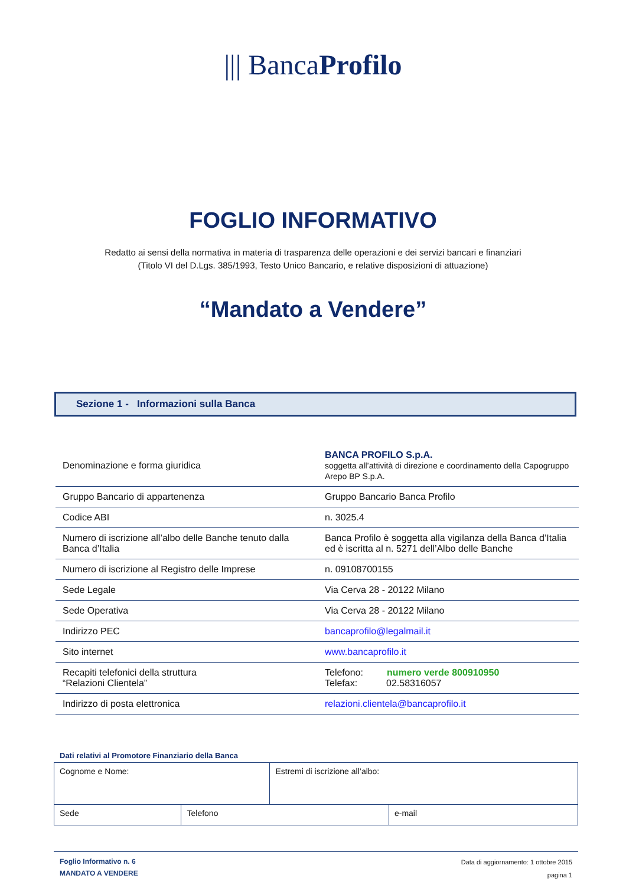||| BancaProfilo
FOGLIO INFORMATIVO
Redatto ai sensi della normativa in materia di trasparenza delle operazioni e dei servizi bancari e finanziari
(Titolo VI del D.Lgs. 385/1993, Testo Unico Bancario, e relative disposizioni di attuazione)
“Mandato a Vendere”
Sezione 1 - Informazioni sulla Banca
| Denominazione e forma giuridica | BANCA PROFILO S.p.A. soggetta all’attività di direzione e coordinamento della Capogruppo Arepo BP S.p.A. |
| Gruppo Bancario di appartenenza | Gruppo Bancario Banca Profilo |
| Codice ABI | n. 3025.4 |
| Numero di iscrizione all’albo delle Banche tenuto dalla Banca d’Italia | Banca Profilo è soggetta alla vigilanza della Banca d’Italia ed è iscritta al n. 5271 dell’Albo delle Banche |
| Numero di iscrizione al Registro delle Imprese | n. 09108700155 |
| Sede Legale | Via Cerva 28 - 20122 Milano |
| Sede Operativa | Via Cerva 28 - 20122 Milano |
| Indirizzo PEC | bancaprofilo@legalmail.it |
| Sito internet | www.bancaprofilo.it |
| Recapiti telefonici della struttura “Relazioni Clientela” | Telefono: numero verde 800910950 Telefax: 02.58316057 |
| Indirizzo di posta elettronica | relazioni.clientela@bancaprofilo.it |
Dati relativi al Promotore Finanziario della Banca
| Cognome e Nome: | | Estremi di iscrizione all’albo: | |
| Sede | Telefono | | e-mail |
Foglio Informativo n. 6
MANDATO A VENDERE
Data di aggiornamento: 1 ottobre 2015
pagina 1